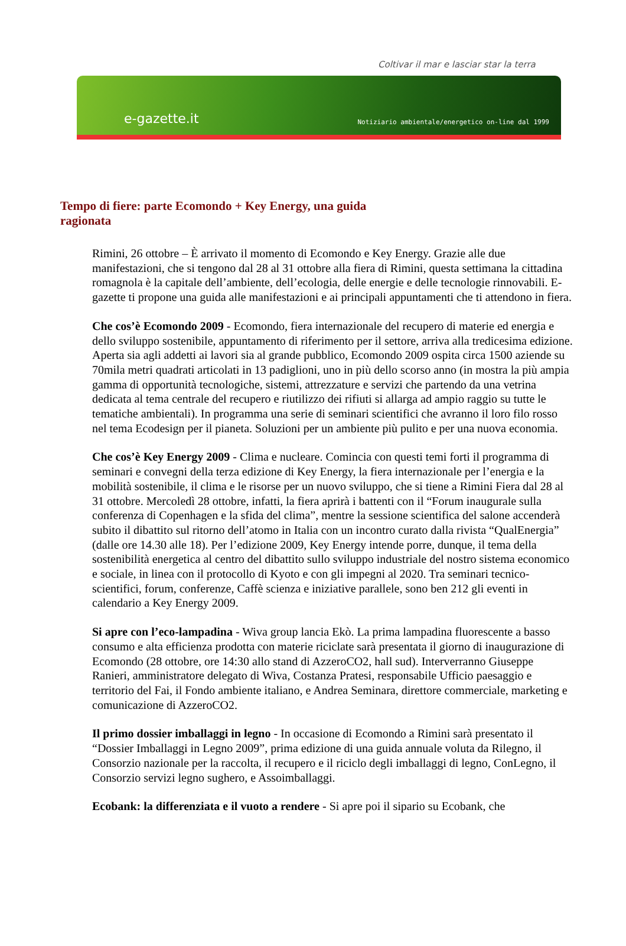Coltivar il mar e lasciar star la terra
e-gazette.it Notiziario ambientale/energetico on-line dal 1999
Tempo di fiere: parte Ecomondo + Key Energy, una guida ragionata
Rimini, 26 ottobre – È arrivato il momento di Ecomondo e Key Energy. Grazie alle due manifestazioni, che si tengono dal 28 al 31 ottobre alla fiera di Rimini, questa settimana la cittadina romagnola è la capitale dell’ambiente, dell’ecologia, delle energie e delle tecnologie rinnovabili. E-gazette ti propone una guida alle manifestazioni e ai principali appuntamenti che ti attendono in fiera.
Che cos’è Ecomondo 2009 - Ecomondo, fiera internazionale del recupero di materie ed energia e dello sviluppo sostenibile, appuntamento di riferimento per il settore, arriva alla tredicesima edizione. Aperta sia agli addetti ai lavori sia al grande pubblico, Ecomondo 2009 ospita circa 1500 aziende su 70mila metri quadrati articolati in 13 padiglioni, uno in più dello scorso anno (in mostra la più ampia gamma di opportunità tecnologiche, sistemi, attrezzature e servizi che partendo da una vetrina dedicata al tema centrale del recupero e riutilizzo dei rifiuti si allarga ad ampio raggio su tutte le tematiche ambientali). In programma una serie di seminari scientifici che avranno il loro filo rosso nel tema Ecodesign per il pianeta. Soluzioni per un ambiente più pulito e per una nuova economia.
Che cos’è Key Energy 2009 - Clima e nucleare. Comincia con questi temi forti il programma di seminari e convegni della terza edizione di Key Energy, la fiera internazionale per l’energia e la mobilità sostenibile, il clima e le risorse per un nuovo sviluppo, che si tiene a Rimini Fiera dal 28 al 31 ottobre. Mercoledì 28 ottobre, infatti, la fiera aprirà i battenti con il “Forum inaugurale sulla conferenza di Copenhagen e la sfida del clima”, mentre la sessione scientifica del salone accenderà subito il dibattito sul ritorno dell’atomo in Italia con un incontro curato dalla rivista “QualEnergia” (dalle ore 14.30 alle 18). Per l’edizione 2009, Key Energy intende porre, dunque, il tema della sostenibilità energetica al centro del dibattito sullo sviluppo industriale del nostro sistema economico e sociale, in linea con il protocollo di Kyoto e con gli impegni al 2020. Tra seminari tecnico-scientifici, forum, conferenze, Caffè scienza e iniziative parallele, sono ben 212 gli eventi in calendario a Key Energy 2009.
Si apre con l’eco-lampadina - Wiva group lancia Ekò. La prima lampadina fluorescente a basso consumo e alta efficienza prodotta con materie riciclate sarà presentata il giorno di inaugurazione di Ecomondo (28 ottobre, ore 14:30 allo stand di AzzeroCO2, hall sud). Interverranno Giuseppe Ranieri, amministratore delegato di Wiva, Costanza Pratesi, responsabile Ufficio paesaggio e territorio del Fai, il Fondo ambiente italiano, e Andrea Seminara, direttore commerciale, marketing e comunicazione di AzzeroCO2.
Il primo dossier imballaggi in legno - In occasione di Ecomondo a Rimini sarà presentato il “Dossier Imballaggi in Legno 2009”, prima edizione di una guida annuale voluta da Rilegno, il Consorzio nazionale per la raccolta, il recupero e il riciclo degli imballaggi di legno, ConLegno, il Consorzio servizi legno sughero, e Assoimballaggi.
Ecobank: la differenziata e il vuoto a rendere - Si apre poi il sipario su Ecobank, che